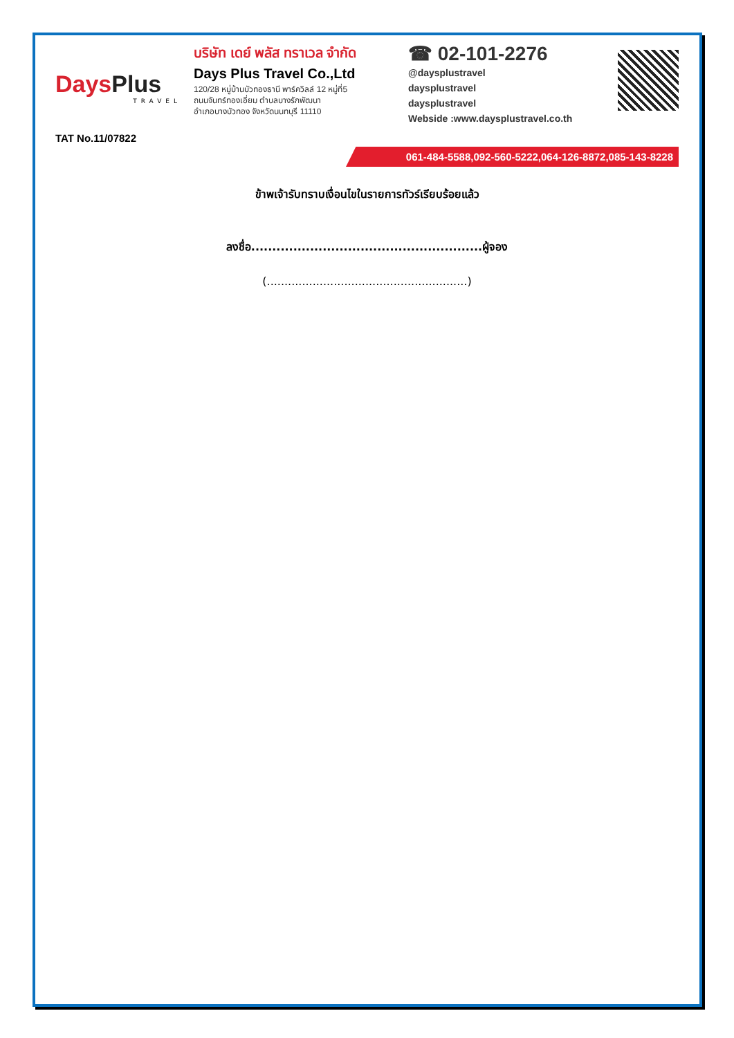DaysPlus
TRAVEL
TAT No.11/07822
บริษัท เดย์ พลัส ทราเวล จำกัด
Days Plus Travel Co.,Ltd
120/28 หมู่บ้านบัวทองธานี พาร์ควิลล์ 12 หมู่ที่5
ถนนจันทร์ทองเอี่ยม ตำบลบางรักพัฒนา
อำเภอบางบัวทอง จังหวัดนนทบุรี 11110
☎ 02-101-2276
@daysplustravel
daysplustravel
daysplustravel
Webside :www.daysplustravel.co.th
061-484-5588,092-560-5222,064-126-8872,085-143-8228
ข้าพเจ้ารับทราบเงื่อนไขในรายการทัวร์เรียบร้อยแล้ว
ลงชื่อ.......................................................ผู้จอง
(.........................................................)